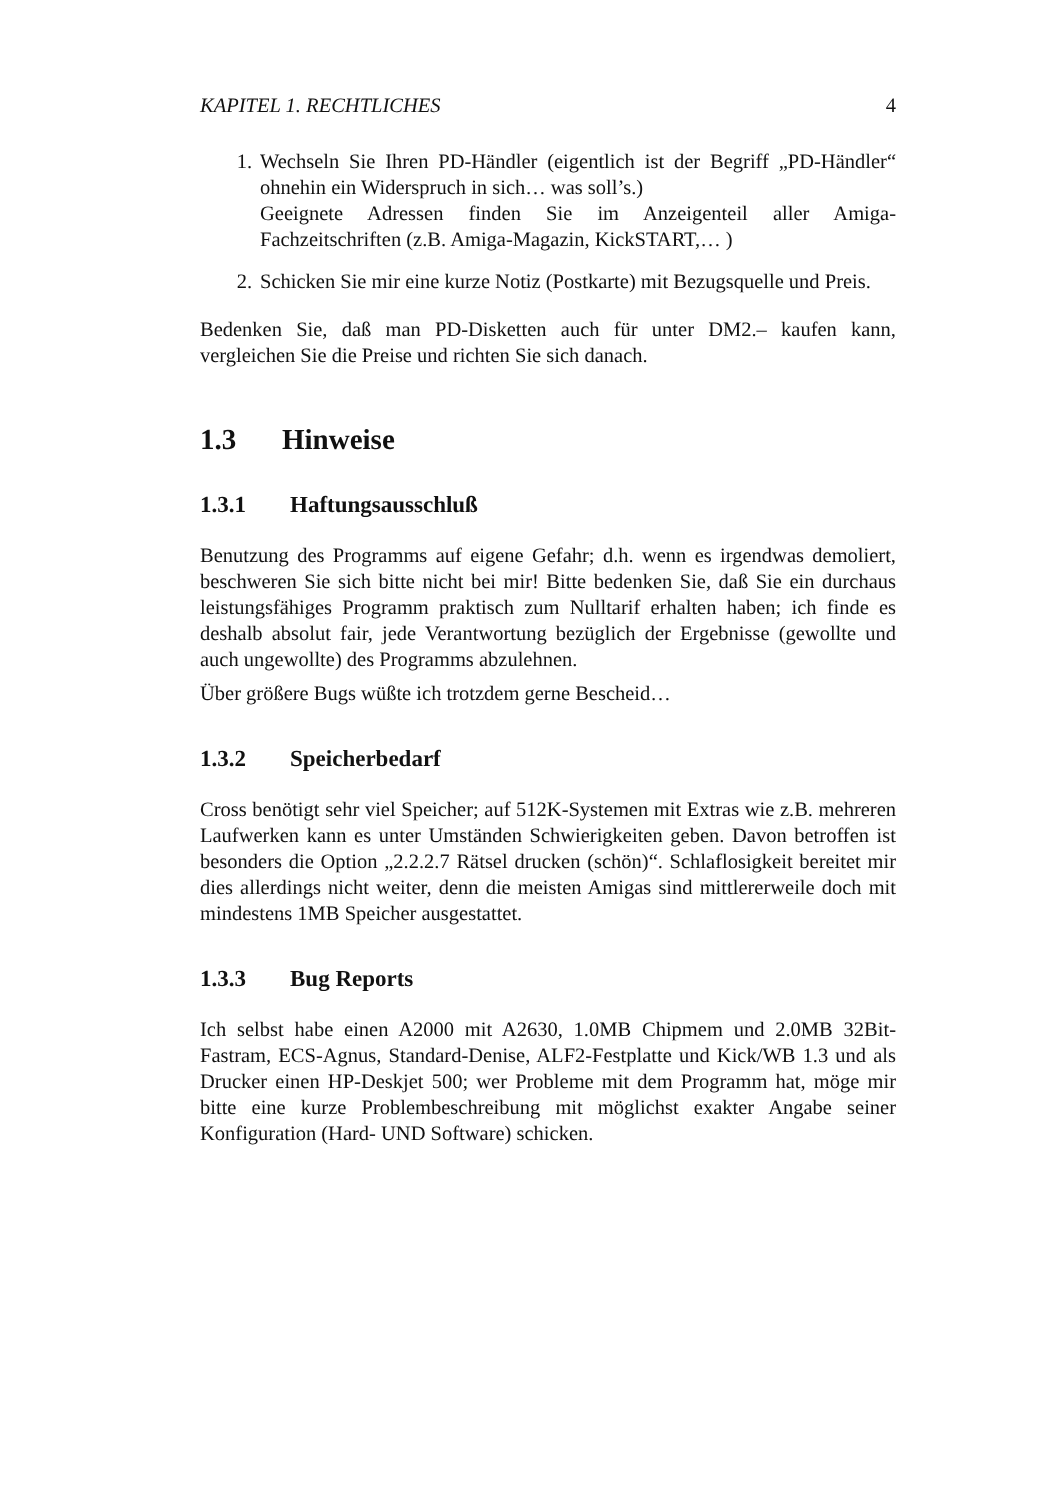KAPITEL 1. RECHTLICHES 4
1. Wechseln Sie Ihren PD-Händler (eigentlich ist der Begriff „PD-Händler“ ohnehin ein Widerspruch in sich… was soll’s.)
Geeignete Adressen finden Sie im Anzeigenteil aller Amiga-Fachzeitschriften (z.B. Amiga-Magazin, KickSTART,… )
2. Schicken Sie mir eine kurze Notiz (Postkarte) mit Bezugsquelle und Preis.
Bedenken Sie, daß man PD-Disketten auch für unter DM2.– kaufen kann, vergleichen Sie die Preise und richten Sie sich danach.
1.3 Hinweise
1.3.1 Haftungsausschluß
Benutzung des Programms auf eigene Gefahr; d.h. wenn es irgendwas demoliert, beschweren Sie sich bitte nicht bei mir! Bitte bedenken Sie, daß Sie ein durchaus leistungsfähiges Programm praktisch zum Nulltarif erhalten haben; ich finde es deshalb absolut fair, jede Verantwortung bezüglich der Ergebnisse (gewollte und auch ungewollte) des Programms abzulehnen.
Über größere Bugs wüßte ich trotzdem gerne Bescheid…
1.3.2 Speicherbedarf
Cross benötigt sehr viel Speicher; auf 512K-Systemen mit Extras wie z.B. mehreren Laufwerken kann es unter Umständen Schwierigkeiten geben. Davon betroffen ist besonders die Option „2.2.2.7 Rätsel drucken (schön)“. Schlaflosigkeit bereitet mir dies allerdings nicht weiter, denn die meisten Amigas sind mittlererweile doch mit mindestens 1MB Speicher ausgestattet.
1.3.3 Bug Reports
Ich selbst habe einen A2000 mit A2630, 1.0MB Chipmem und 2.0MB 32Bit-Fastram, ECS-Agnus, Standard-Denise, ALF2-Festplatte und Kick/WB 1.3 und als Drucker einen HP-Deskjet 500; wer Probleme mit dem Programm hat, möge mir bitte eine kurze Problembeschreibung mit möglichst exakter Angabe seiner Konfiguration (Hard- UND Software) schicken.